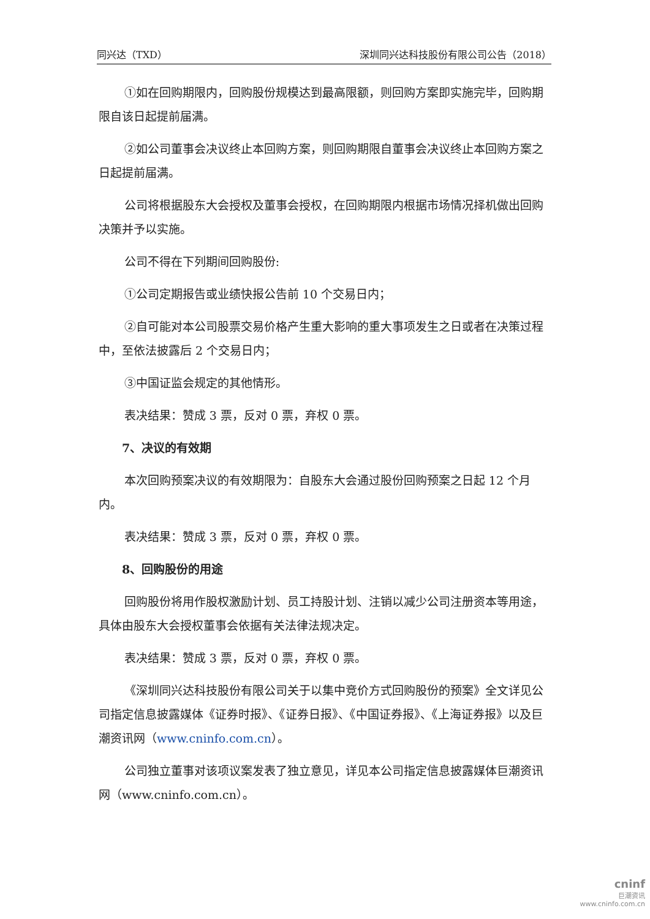同兴达（TXD） 深圳同兴达科技股份有限公司公告（2018）
①如在回购期限内，回购股份规模达到最高限额，则回购方案即实施完毕，回购期限自该日起提前届满。
②如公司董事会决议终止本回购方案，则回购期限自董事会决议终止本回购方案之日起提前届满。
公司将根据股东大会授权及董事会授权，在回购期限内根据市场情况择机做出回购决策并予以实施。
公司不得在下列期间回购股份:
①公司定期报告或业绩快报公告前 10 个交易日内；
②自可能对本公司股票交易价格产生重大影响的重大事项发生之日或者在决策过程中，至依法披露后 2 个交易日内；
③中国证监会规定的其他情形。
表决结果：赞成 3 票，反对 0 票，弃权 0 票。
7、决议的有效期
本次回购预案决议的有效期限为：自股东大会通过股份回购预案之日起 12 个月内。
表决结果：赞成 3 票，反对 0 票，弃权 0 票。
8、回购股份的用途
回购股份将用作股权激励计划、员工持股计划、注销以减少公司注册资本等用途，具体由股东大会授权董事会依据有关法律法规决定。
表决结果：赞成 3 票，反对 0 票，弃权 0 票。
《深圳同兴达科技股份有限公司关于以集中竞价方式回购股份的预案》全文详见公司指定信息披露媒体《证券时报》、《证券日报》、《中国证券报》、《上海证券报》以及巨潮资讯网（www.cninfo.com.cn）。
公司独立董事对该项议案发表了独立意见，详见本公司指定信息披露媒体巨潮资讯网（www.cninfo.com.cn）。
cninf
巨潮资讯
www.cninfo.com.cn